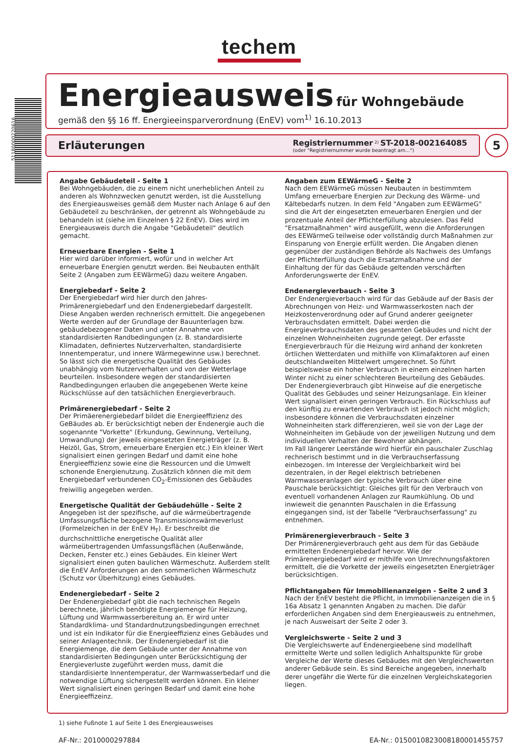51180000220616
techem
Energieausweis
für Wohngebäude
gemäß den §§ 16 ff. Energieeinsparverordnung (EnEV) vom<sup>1)</sup> 16.10.2013
Erläuterungen
Registriernummer <sup>2)</sup> ST-2018-002164085
(oder "Registriernummer wurde beantragt am...")
5
Angabe Gebäudeteil - Seite 1
Bei Wohngebäuden, die zu einem nicht unerheblichen Anteil zu anderen als Wohnzwecken genutzt werden, ist die Ausstellung des Energieausweises gemäß dem Muster nach Anlage 6 auf den Gebäudeteil zu beschränken, der getrennt als Wohngebäude zu behandeln ist (siehe im Einzelnen § 22 EnEV). Dies wird im Energieausweis durch die Angabe "Gebäudeteil" deutlich gemacht.
Erneuerbare Energien - Seite 1
Hier wird darüber informiert, wofür und in welcher Art erneuerbare Energien genutzt werden. Bei Neubauten enthält Seite 2 (Angaben zum EEWärmeG) dazu weitere Angaben.
Energiebedarf - Seite 2
Der Energiebedarf wird hier durch den Jahres-Primärenergiebedarf und den Endenergiebedarf dargestellt. Diese Angaben werden rechnerisch ermittelt. Die angegebenen Werte werden auf der Grundlage der Bauunterlagen bzw. gebäudebezogener Daten und unter Annahme von standardisierten Randbedingungen (z. B. standardisierte Klimadaten, definiertes Nutzerverhalten, standardisierte Innentemperatur, und innere Wärmegewinne usw.) berechnet. So lässt sich die energetische Qualität des Gebäudes unabhängig vom Nutzerverhalten und von der Wetterlage beurteilen. Insbesondere wegen der standardisierten Randbedingungen erlauben die angegebenen Werte keine Rückschlüsse auf den tatsächlichen Energieverbrauch.
Primärenergiebedarf - Seite 2
Der Primäerenergiebedarf bildet die Energieeffizienz des GeBäudes ab. Er berücksichtigt neben der Endenergie auch die sogenannte "Vorkette" (Erkundung, Gewinnung, Verteilung, Umwandlung) der jeweils eingesetzten Energieträger (z. B. Heizöl, Gas, Strom, erneuerbare Energien etc.) Ein kleiner Wert signalisiert einen geringen Bedarf und damit eine hohe Energieeffizienz sowie eine die Ressourcen und die Umwelt schonende Energienutzung. Zusätzlich können die mit dem Energiebedarf verbundenen CO<sub>2</sub>-Emissionen des Gebäudes freiwillig angegeben werden.
Energetische Qualität der Gebäudehülle - Seite 2
Angegeben ist der spezifische, auf die wärmeübertragende Umfassungsfläche bezogene Transmissionswärmeverlust (Formelzeichen in der EnEV H<sub>T</sub>). Er beschreibt die durchschnittliche energetische Qualität aller wärmeübertragenden Umfassungsflächen (Außenwände, Decken, Fenster etc.) eines Gebäudes. Ein kleiner Wert signalisiert einen guten baulichen Wärmeschutz. Außerdem stellt die EnEV Anforderungen an den sommerlichen Wärmeschutz (Schutz vor Überhitzung) eines Gebäudes.
Endenergiebedarf - Seite 2
Der Endenergiebedarf gibt die nach technischen Regeln berechnete, jährlich benötigte Energiemenge für Heizung, Lüftung und Warmwasserbereitung an. Er wird unter Standardklima- und Standardnutzungsbedingungen errechnet und ist ein Indikator für die Energieeffizienz eines Gebäudes und seiner Anlagentechnik. Der Endenergiebedarf ist die Energiemenge, die dem Gebäude unter der Annahme von standardisierten Bedingungen unter Berücksichtigung der Energieverluste zugeführt werden muss, damit die standardisierte Innentemperatur, der Warmwasserbedarf und die notwendige Lüftung sichergestellt werden können. Ein kleiner Wert signalisiert einen geringen Bedarf und damit eine hohe Energieeffizeinz.
Angaben zum EEWärmeG - Seite 2
Nach dem EEWärmeG müssen Neubauten in bestimmtem Umfang erneuerbare Energien zur Deckung des Wärme- und Kältebedarfs nutzen. In dem Feld "Angaben zum EEWärmeG" sind die Art der eingesetzten erneuerbaren Energien und der prozentuale Anteil der Pflichterfüllung abzulesen. Das Feld "Ersatzmaßnahmen" wird ausgefüllt, wenn die Anforderungen des EEWärmeG teilweise oder vollständig durch Maßnahmen zur Einsparung von Energie erfüllt werden. Die Angaben dienen gegenüber der zuständigen Behörde als Nachweis des Umfangs der Pflichterfüllung duch die Ersatzmaßnahme und der Einhaltung der für das Gebäude geltenden verschärften Anforderungswerte der EnEV.
Endenergieverbauch - Seite 3
Der Endenergieverbauch wird für das Gebäude auf der Basis der Abrechnungen von Heiz- und Warmwasserkosten nach der Heizkostenverordnung oder auf Grund anderer geeigneter Verbrauchsdaten ermittelt. Dabei werden die Energieverbrauchsdaten des gesamten Gebäudes und nicht der einzelnen Wohneinheiten zugrunde gelegt. Der erfasste Energieverbrauch für die Heizung wird anhand der konkreten örtlichen Wetterdaten und mithilfe von Klimafaktoren auf einen deutschlandweiten Mittelwert umgerechnet. So führt beispielsweise ein hoher Verbrauch in einem einzelnen harten Winter nicht zu einer schlechteren Beurteilung des Gebäudes. Der Endenergieverbrauch gibt Hinweise auf die energetische Qualität des Gebäudes und seiner Heizungsanlage. Ein kleiner Wert signalisiert einen geringen Verbrauch. Ein Rückschluss auf den künftig zu erwartenden Verbrauch ist jedoch nicht möglich; insbesondere können die Verbrauchsdaten einzelner Wohneinheiten stark differenzieren, weil sie von der Lage der Wohneinheiten im Gebäude von der jeweiligen Nutzung und dem individuellen Verhalten der Bewohner abhängen.
Im Fall längerer Leerstände wird hierfür ein pauschaler Zuschlag rechnerisch bestimmt und in die Verbrauchserfassung einbezogen. Im Interesse der Vergleichbarkeit wird bei dezentralen, in der Regel elektrisch betriebenen Warmwasseranlagen der typische Verbrauch über eine Pauschale berücksichtigt: Gleiches gilt für den Verbrauch von eventuell vorhandenen Anlagen zur Raumkühlung. Ob und inwieweit die genannten Pauschalen in die Erfassung eingegangen sind, ist der Tabelle "Verbrauchserfassung" zu entnehmen.
Primärenergieverbrauch - Seite 3
Der Primärenergieverbrauch geht aus dem für das Gebäude ermittelten Endenergiebedarf hervor. Wie der Primärenergiebedarf wird er mithilfe von Umrechnungsfaktoren ermittelt, die die Vorkette der jeweils eingesetzten Energieträger berücksichtigen.
Pflichtangaben für Immobilienanzeigen - Seite 2 und 3
Nach der EnEV besteht die Pflicht, in Immobilienanzeigen die in § 16a Absatz 1 genannten Angaben zu machen. Die dafür erforderlichen Angaben sind dem Energieausweis zu entnehmen, je nach Ausweisart der Seite 2 oder 3.
Vergleichswerte - Seite 2 und 3
Die Vergleichswerte auf Endenergieebene sind modellhaft ermittelte Werte und sollen lediglich Anhaltspunkte für grobe Vergleiche der Werte dieses Gebäudes mit den Vergleichswerten anderer Gebäude sein. Es sind Bereiche angegeben, innerhalb derer ungefähr die Werte für die einzelnen Vergleichskategorien liegen.
1) siehe Fußnote 1 auf Seite 1 des Energieausweises
AF-Nr.: 2010000297884 EA-Nr.: 015001082300818000145575​7